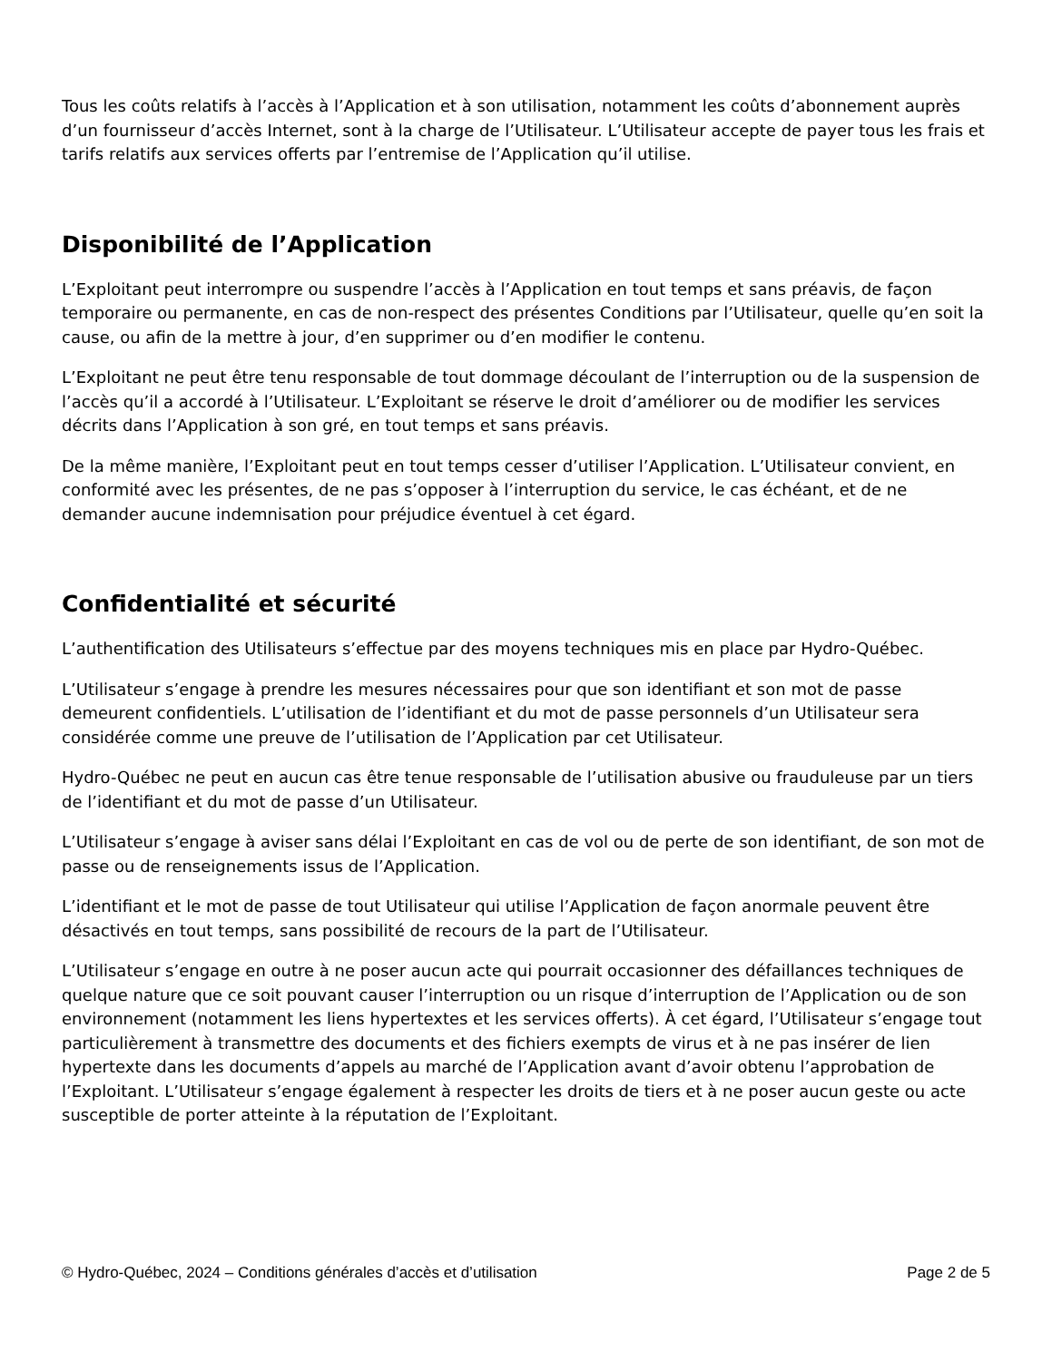Tous les coûts relatifs à l’accès à l’Application et à son utilisation, notamment les coûts d’abonnement auprès d’un fournisseur d’accès Internet, sont à la charge de l’Utilisateur. L’Utilisateur accepte de payer tous les frais et tarifs relatifs aux services offerts par l’entremise de l’Application qu’il utilise.
Disponibilité de l’Application
L’Exploitant peut interrompre ou suspendre l’accès à l’Application en tout temps et sans préavis, de façon temporaire ou permanente, en cas de non-respect des présentes Conditions par l’Utilisateur, quelle qu’en soit la cause, ou afin de la mettre à jour, d’en supprimer ou d’en modifier le contenu.
L’Exploitant ne peut être tenu responsable de tout dommage découlant de l’interruption ou de la suspension de l’accès qu’il a accordé à l’Utilisateur. L’Exploitant se réserve le droit d’améliorer ou de modifier les services décrits dans l’Application à son gré, en tout temps et sans préavis.
De la même manière, l’Exploitant peut en tout temps cesser d’utiliser l’Application. L’Utilisateur convient, en conformité avec les présentes, de ne pas s’opposer à l’interruption du service, le cas échéant, et de ne demander aucune indemnisation pour préjudice éventuel à cet égard.
Confidentialité et sécurité
L’authentification des Utilisateurs s’effectue par des moyens techniques mis en place par Hydro-Québec.
L’Utilisateur s’engage à prendre les mesures nécessaires pour que son identifiant et son mot de passe demeurent confidentiels. L’utilisation de l’identifiant et du mot de passe personnels d’un Utilisateur sera considérée comme une preuve de l’utilisation de l’Application par cet Utilisateur.
Hydro-Québec ne peut en aucun cas être tenue responsable de l’utilisation abusive ou frauduleuse par un tiers de l’identifiant et du mot de passe d’un Utilisateur.
L’Utilisateur s’engage à aviser sans délai l’Exploitant en cas de vol ou de perte de son identifiant, de son mot de passe ou de renseignements issus de l’Application.
L’identifiant et le mot de passe de tout Utilisateur qui utilise l’Application de façon anormale peuvent être désactivés en tout temps, sans possibilité de recours de la part de l’Utilisateur.
L’Utilisateur s’engage en outre à ne poser aucun acte qui pourrait occasionner des défaillances techniques de quelque nature que ce soit pouvant causer l’interruption ou un risque d’interruption de l’Application ou de son environnement (notamment les liens hypertextes et les services offerts). À cet égard, l’Utilisateur s’engage tout particulièrement à transmettre des documents et des fichiers exempts de virus et à ne pas insérer de lien hypertexte dans les documents d’appels au marché de l’Application avant d’avoir obtenu l’approbation de l’Exploitant. L’Utilisateur s’engage également à respecter les droits de tiers et à ne poser aucun geste ou acte susceptible de porter atteinte à la réputation de l’Exploitant.
© Hydro-Québec, 2024 – Conditions générales d’accès et d’utilisation Page 2 de 5